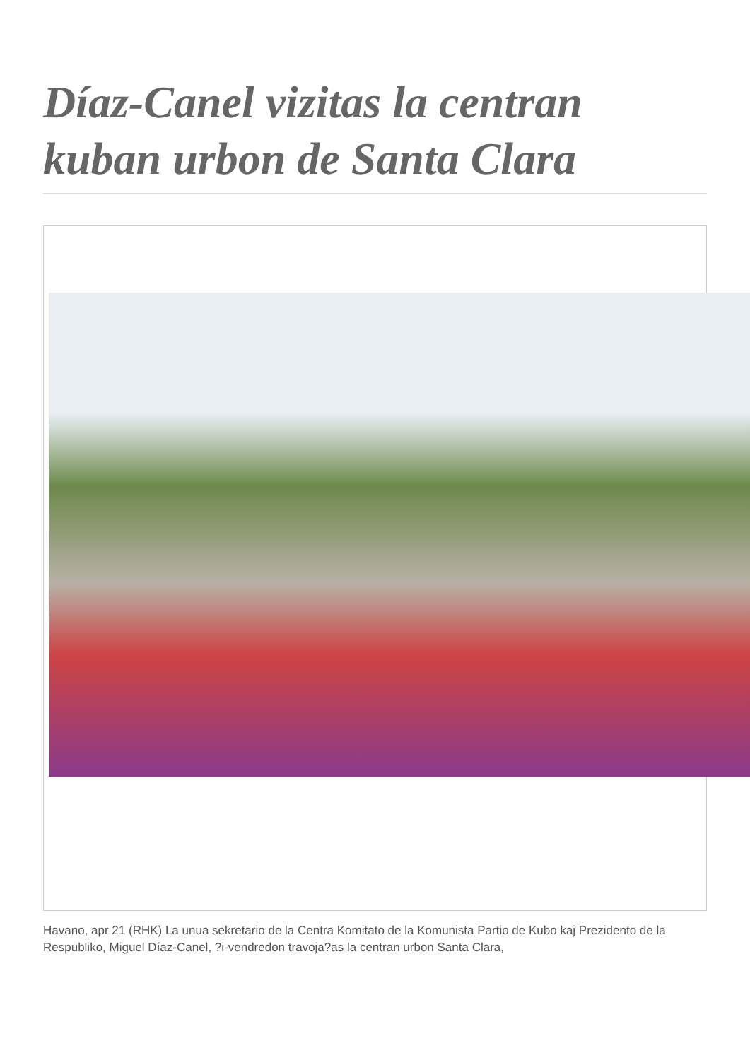Díaz-Canel vizitas la centran kuban urbon de Santa Clara
Havano, apr 21 (RHK) La unua sekretario de la Centra Komitato de la Komunista Partio de Kubo kaj Prezidento de la Respubliko, Miguel Díaz-Canel, ?i-vendredon travoja?as la centran urbon Santa Clara,